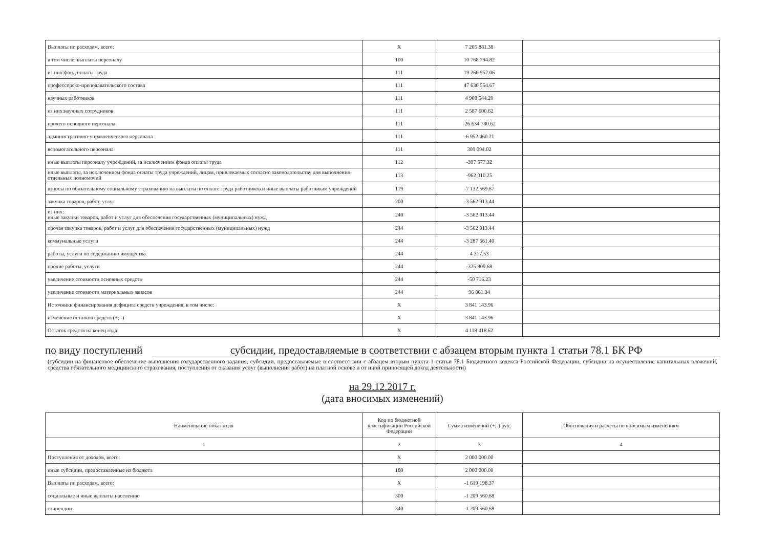| Выплаты по расходам, всего: | X | 7 205 881.38 | |
| в том числе: выплаты персоналу | 100 | 10 768 794.82 | |
| из них:фонд оплаты труда | 111 | 19 260 952.06 | |
| профессорско-преподавательского состава | 111 | 47 630 554.67 | |
| научных работников | 111 | 4 908 544.20 | |
| из них:научных сотрудников | 111 | 2 587 600.62 | |
| прочего основного персонала | 111 | -26 634 780.62 | |
| административно-управленческого персонала | 111 | -6 952 460.21 | |
| вспомогательного персонала | 111 | 309 094.02 | |
| иные выплаты персоналу учреждений, за исключением фонда оплаты труда | 112 | -397 577.32 | |
| иные выплаты, за исключением фонда оплаты труда учреждений, лицам, привлекаемых согласно законодательству для выполнения отдельных полномочий | 113 | -962 010.25 | |
| взносы по обязательному социальному страхованию на выплаты по оплате труда работников и иные выплаты работникам учреждений | 119 | -7 132 569.67 | |
| закупка товаров, работ, услуг | 200 | -3 562 913.44 | |
| из них: иные закупки товаров, работ и услуг для обеспечения государственных (муниципальных) нужд | 240 | -3 562 913.44 | |
| прочая закупка товаров, работ и услуг для обеспечения государственных (муниципальных) нужд | 244 | -3 562 913.44 | |
| коммунальные услуги | 244 | -3 287 561.40 | |
| работы, услуги по содержанию имущества | 244 | 4 317.53 | |
| прочие работы, услуги | 244 | -325 809.68 | |
| увеличение стоимости основных средств | 244 | -50 716.23 | |
| увеличение стоимости материальных запасов | 244 | 96 861.34 | |
| Источники финансирования дефицита средств учреждения, в том числе: | X | 3 841 143.96 | |
| изменение остатков средств (+; -) | X | 3 841 143.96 | |
| Остаток средств на конец года | X | 4 118 418.62 | |
по виду поступлений субсидии, предоставляемые в соответствии с абзацем вторым пункта 1 статьи 78.1 БК РФ
(субсидии на финансовое обеспечение выполнения государственного задания, субсидии, предоставляемые в соответствии с абзацем вторым пункта 1 статьи 78.1 Бюджетного кодекса Российской Федерации, субсидии на осуществление капитальных вложений, средства обязательного медицинского страхования, поступления от оказания услуг (выполнения работ) на платной основе и от иной приносящей доход деятельности)
на 29.12.2017 г.
(дата вносимых изменений)
| Наименование показателя | Код по бюджетной классификации Российской Федерации | Сумма изменений (+;-) руб. | Обоснования и расчеты по вносимым изменениям |
| --- | --- | --- | --- |
| 1 | 2 | 3 | 4 |
| Поступления от доходов, всего: | X | 2 000 000.00 | |
| иные субсидии, предоставленные из бюджета | 180 | 2 000 000.00 | |
| Выплаты по расходам, всего: | X | -1 619 198.37 | |
| социальные и иные выплаты населению | 300 | -1 209 560.68 | |
| стипендии | 340 | -1 209 560.68 | |